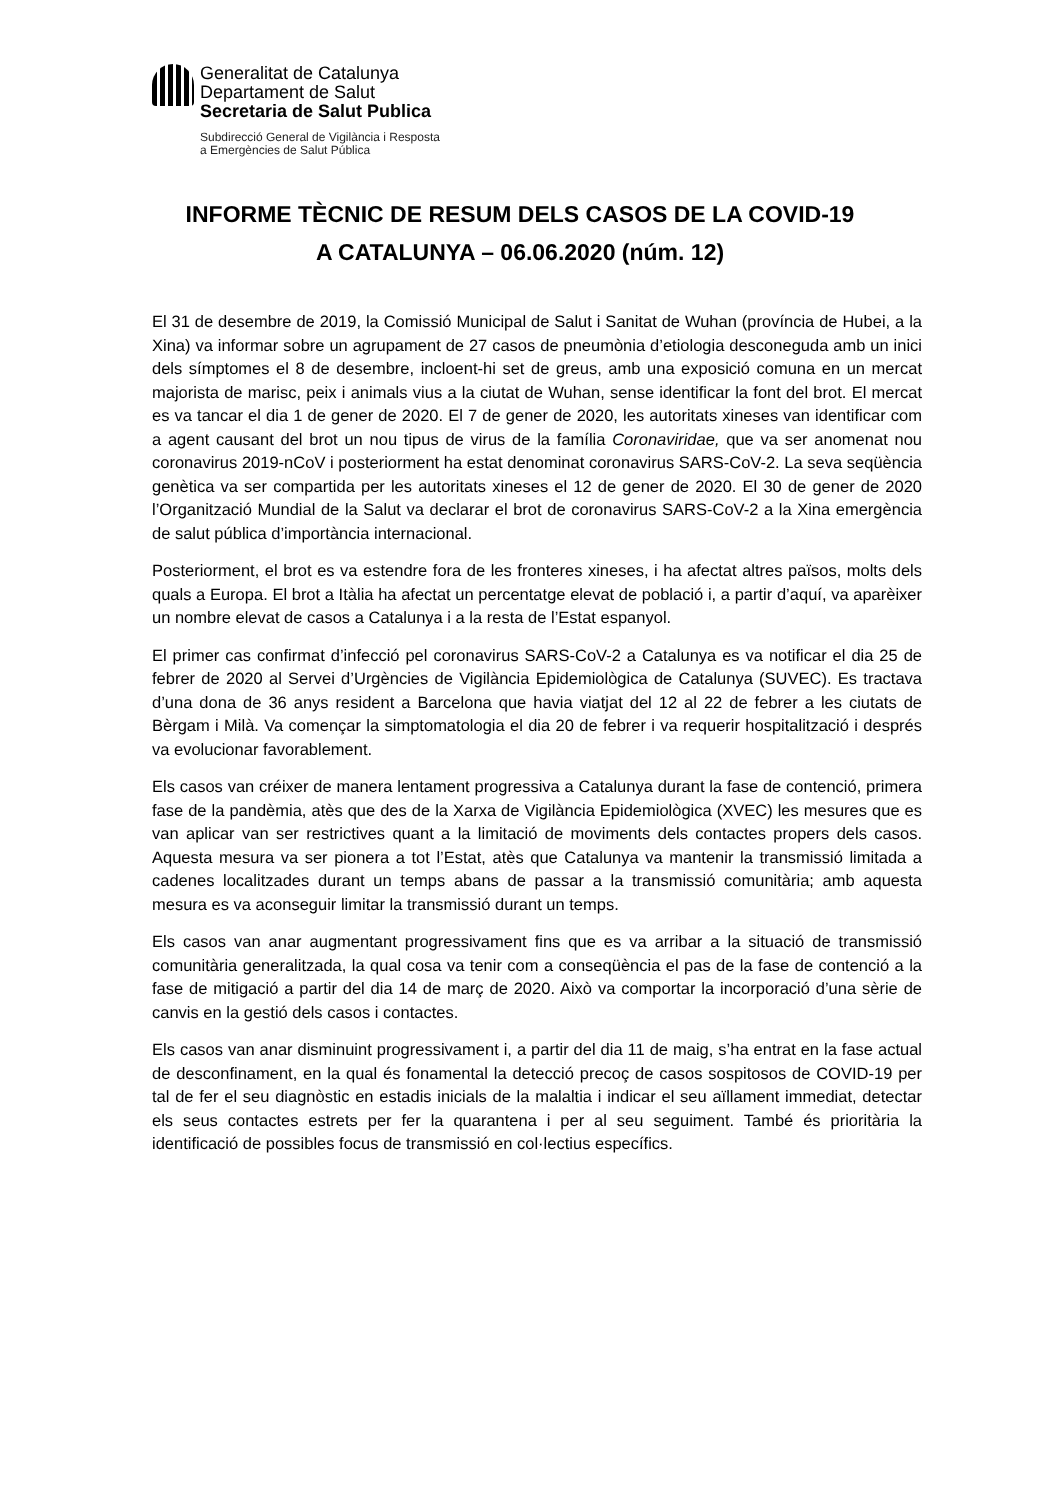Generalitat de Catalunya
Departament de Salut
Secretaria de Salut Publica
Subdirecció General de Vigilància i Resposta
a Emergències de Salut Pública
INFORME TÈCNIC DE RESUM DELS CASOS DE LA COVID-19
A CATALUNYA – 06.06.2020 (núm. 12)
El 31 de desembre de 2019, la Comissió Municipal de Salut i Sanitat de Wuhan (província de Hubei, a la Xina) va informar sobre un agrupament de 27 casos de pneumònia d’etiologia desconeguda amb un inici dels símptomes el 8 de desembre, incloent-hi set de greus, amb una exposició comuna en un mercat majorista de marisc, peix i animals vius a la ciutat de Wuhan, sense identificar la font del brot. El mercat es va tancar el dia 1 de gener de 2020. El 7 de gener de 2020, les autoritats xineses van identificar com a agent causant del brot un nou tipus de virus de la família Coronaviridae, que va ser anomenat nou coronavirus 2019-nCoV i posteriorment ha estat denominat coronavirus SARS-CoV-2. La seva seqüència genètica va ser compartida per les autoritats xineses el 12 de gener de 2020. El 30 de gener de 2020 l’Organització Mundial de la Salut va declarar el brot de coronavirus SARS-CoV-2 a la Xina emergència de salut pública d’importància internacional.
Posteriorment, el brot es va estendre fora de les fronteres xineses, i ha afectat altres països, molts dels quals a Europa. El brot a Itàlia ha afectat un percentatge elevat de població i, a partir d’aquí, va aparèixer un nombre elevat de casos a Catalunya i a la resta de l’Estat espanyol.
El primer cas confirmat d’infecció pel coronavirus SARS-CoV-2 a Catalunya es va notificar el dia 25 de febrer de 2020 al Servei d’Urgències de Vigilància Epidemiològica de Catalunya (SUVEC). Es tractava d’una dona de 36 anys resident a Barcelona que havia viatjat del 12 al 22 de febrer a les ciutats de Bèrgam i Milà. Va començar la simptomatologia el dia 20 de febrer i va requerir hospitalització i després va evolucionar favorablement.
Els casos van créixer de manera lentament progressiva a Catalunya durant la fase de contenció, primera fase de la pandèmia, atès que des de la Xarxa de Vigilància Epidemiològica (XVEC) les mesures que es van aplicar van ser restrictives quant a la limitació de moviments dels contactes propers dels casos. Aquesta mesura va ser pionera a tot l’Estat, atès que Catalunya va mantenir la transmissió limitada a cadenes localitzades durant un temps abans de passar a la transmissió comunitària; amb aquesta mesura es va aconseguir limitar la transmissió durant un temps.
Els casos van anar augmentant progressivament fins que es va arribar a la situació de transmissió comunitària generalitzada, la qual cosa va tenir com a conseqüència el pas de la fase de contenció a la fase de mitigació a partir del dia 14 de març de 2020. Això va comportar la incorporació d’una sèrie de canvis en la gestió dels casos i contactes.
Els casos van anar disminuint progressivament i, a partir del dia 11 de maig, s’ha entrat en la fase actual de desconfinament, en la qual és fonamental la detecció precoç de casos sospitosos de COVID-19 per tal de fer el seu diagnòstic en estadis inicials de la malaltia i indicar el seu aïllament immediat, detectar els seus contactes estrets per fer la quarantena i per al seu seguiment. També és prioritària la identificació de possibles focus de transmissió en col·lectius específics.